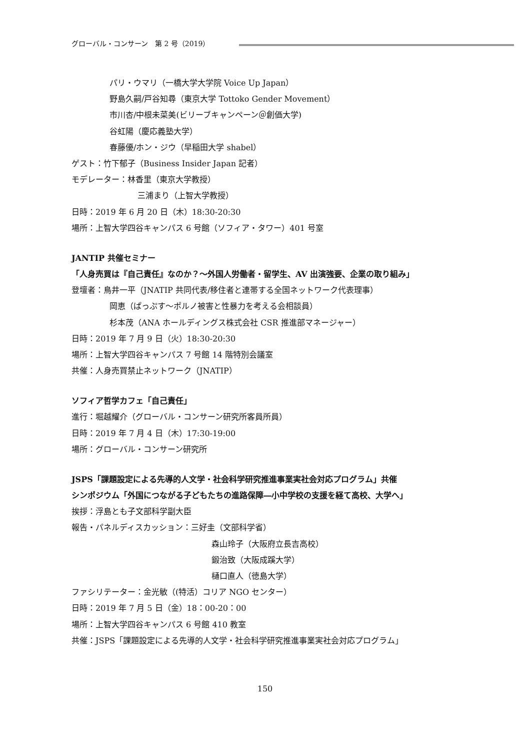グローバル・コンサーン　第 2 号（2019）
パリ・ウマリ（一橋大学大学院 Voice Up Japan）
野島久嗣/戸谷知尋（東京大学 Tottoko Gender Movement）
市川杏/中根未菜美(ビリーブキャンペーン＠創価大学)
谷虹陽（慶応義塾大学）
春藤優/ホン・ジウ（早稲田大学 shabel）
ゲスト：竹下郁子（Business Insider Japan 記者）
モデレーター：林香里（東京大学教授）
三浦まり（上智大学教授）
日時：2019 年 6 月 20 日（木）18:30-20:30
場所：上智大学四谷キャンパス 6 号館（ソフィア・タワー）401 号室
JANTIP 共催セミナー
「人身売買は『自己責任』なのか？～外国人労働者・留学生、AV 出演強要、企業の取り組み」
登壇者：鳥井一平（JNATIP 共同代表/移住者と連帯する全国ネットワーク代表理事）
岡恵（ぱっぷす～ポルノ被害と性暴力を考える会相談員）
杉本茂（ANA ホールディングス株式会社 CSR 推進部マネージャー）
日時：2019 年 7 月 9 日（火）18:30-20:30
場所：上智大学四谷キャンパス 7 号館 14 階特別会議室
共催：人身売買禁止ネットワーク（JNATIP）
ソフィア哲学カフェ「自己責任」
進行：堀越耀介（グローバル・コンサーン研究所客員所員）
日時：2019 年 7 月 4 日（木）17:30-19:00
場所：グローバル・コンサーン研究所
JSPS「課題設定による先導的人文学・社会科学研究推進事業実社会対応プログラム」共催
シンポジウム「外国につながる子どもたちの進路保障―小中学校の支援を経て高校、大学へ」
挨拶：浮島とも子文部科学副大臣
報告・パネルディスカッション：三好圭（文部科学省）
森山玲子（大阪府立長吉高校）
鍛治致（大阪成蹊大学）
樋口直人（徳島大学）
ファシリテーター：金光敏（(特活）コリア NGO センター）
日時：2019 年 7 月 5 日（金）18：00-20：00
場所：上智大学四谷キャンパス 6 号館 410 教室
共催：JSPS「課題設定による先導的人文学・社会科学研究推進事業実社会対応プログラム」
150